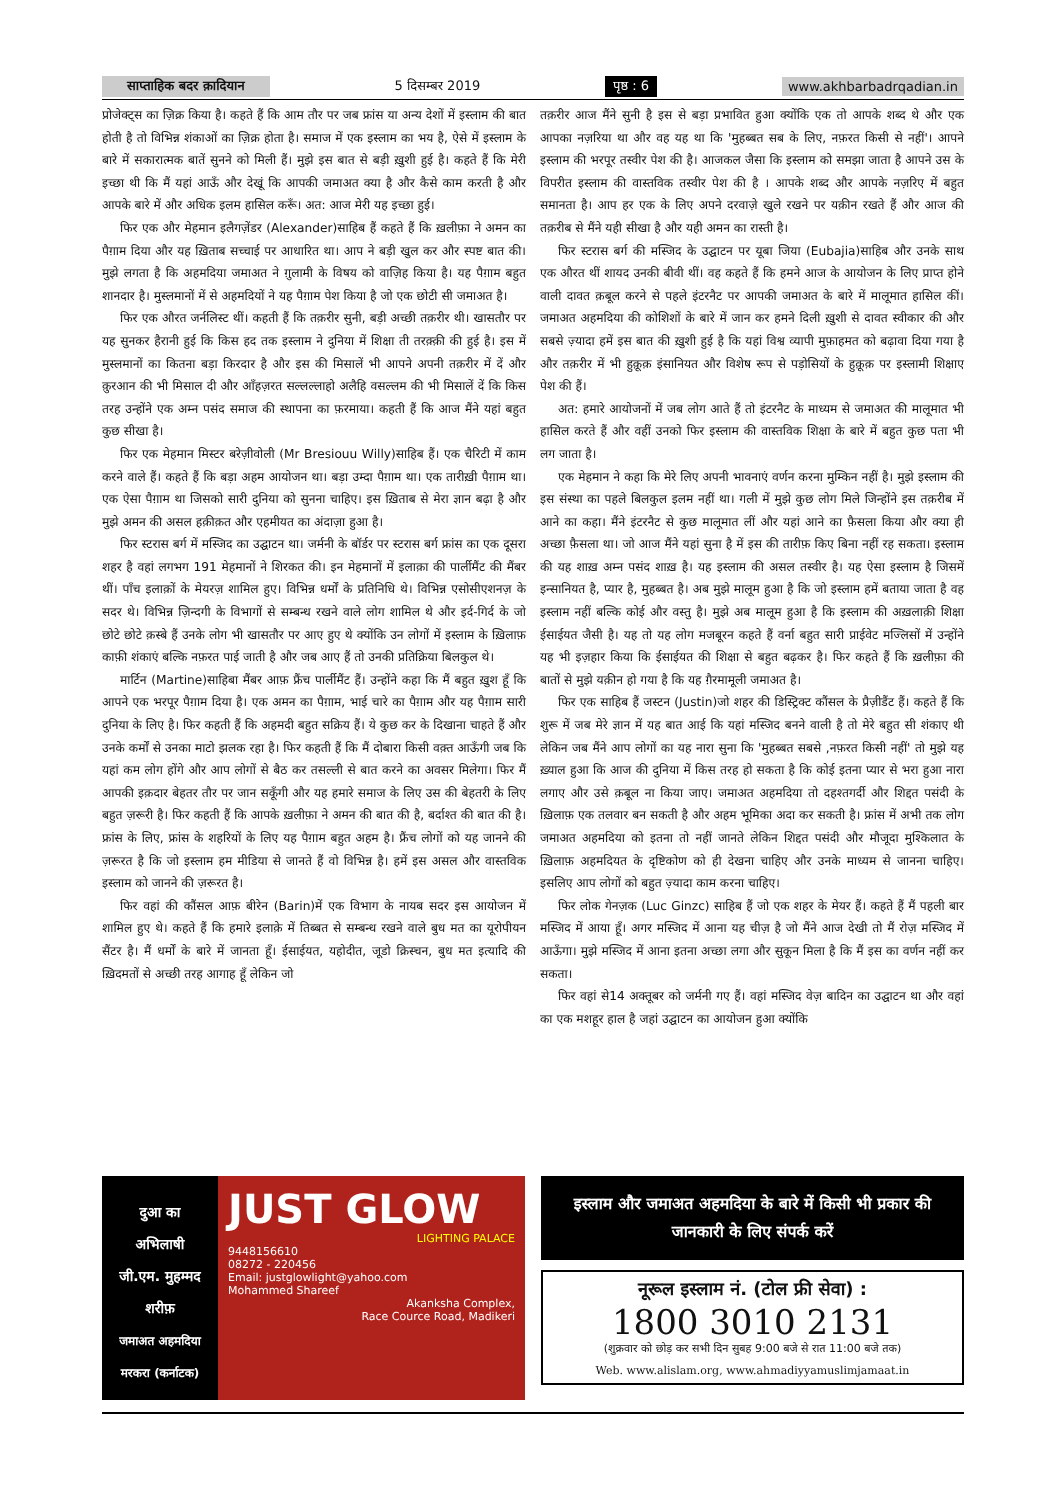साप्ताहिक बदर क़ादियान 5 दिसम्बर 2019 पृष्ठ : 6 www.akhbarbadrqadian.in
प्रोजेक्ट्स का ज़िक्र किया है। कहते हैं कि आम तौर पर जब फ्रांस या अन्य देशों में इस्लाम की बात होती है तो विभिन्न शंकाओं का ज़िक्र होता है। समाज में एक इस्लाम का भय है, ऐसे में इस्लाम के बारे में सकारात्मक बातें सुनने को मिली हैं। मुझे इस बात से बड़ी ख़ुशी हुई है। कहते हैं कि मेरी इच्छा थी कि मैं यहां आऊँ और देखूं कि आपकी जमाअत क्या है और कैसे काम करती है और आपके बारे में और अधिक इलम हासिल करूँ। अत: आज मेरी यह इच्छा हुई।
फिर एक और मेहमान इलैगज़ेंडर (Alexander)साहिब हैं कहते हैं कि ख़लीफ़ा ने अमन का पैग़ाम दिया और यह ख़िताब सच्चाई पर आधारित था। आप ने बड़ी खुल कर और स्पष्ट बात की। मुझे लगता है कि अहमदिया जमाअत ने ग़ुलामी के विषय को वाज़िह किया है। यह पैग़ाम बहुत शानदार है। मुस्लमानों में से अहमदियों ने यह पैग़ाम पेश किया है जो एक छोटी सी जमाअत है।
फिर एक औरत जर्नलिस्ट थीं। कहती हैं कि तक़रीर सुनी, बड़ी अच्छी तक़रीर थी। खासतौर पर यह सुनकर हैरानी हुई कि किस हद तक इस्लाम ने दुनिया में शिक्षा ती तरक़्क़ी की हुई है। इस में मुस्लमानों का कितना बड़ा किरदार है और इस की मिसालें भी आपने अपनी तक़रीर में दें और क़ुरआन की भी मिसाल दी और आँहज़रत सल्लल्लाहो अलैहि वसल्लम की भी मिसालें दें कि किस तरह उन्होंने एक अम्न पसंद समाज की स्थापना का फ़रमाया। कहती हैं कि आज मैंने यहां बहुत कुछ सीखा है।
फिर एक मेहमान मिस्टर बरेज़ीवोली (Mr Bresiouu Willy)साहिब हैं। एक चैरिटी में काम करने वाले हैं। कहते हैं कि बड़ा अहम आयोजन था। बड़ा उम्दा पैग़ाम था। एक तारीख़ी पैग़ाम था। एक ऐसा पैग़ाम था जिसको सारी दुनिया को सुनना चाहिए। इस ख़िताब से मेरा ज्ञान बढ़ा है और मुझे अमन की असल हक़ीक़त और एहमीयत का अंदाज़ा हुआ है।
फिर स्टरास बर्ग में मस्जिद का उद्घाटन था। जर्मनी के बॉर्डर पर स्टरास बर्ग फ्रांस का एक दूसरा शहर है वहां लगभग 191 मेहमानों ने शिरकत की। इन मेहमानों में इलाक़ा की पार्लीमैंट की मैंबर थीं। पाँच इलाक़ों के मेयरज़ शामिल हुए। विभिन्न धर्मों के प्रतिनिधि थे। विभिन्न एसोसीएशनज़ के सदर थे। विभिन्न ज़िन्दगी के विभागों से सम्बन्ध रखने वाले लोग शामिल थे और इर्द-गिर्द के जो छोटे छोटे क़स्बे हैं उनके लोग भी खासतौर पर आए हुए थे क्योंकि उन लोगों में इस्लाम के ख़िलाफ़ काफ़ी शंकाएं बल्कि नफ़रत पाई जाती है और जब आए हैं तो उनकी प्रतिक्रिया बिलकुल थे।
मार्टिन (Martine)साहिबा मैंबर आफ़ फ्रैंच पार्लीमैंट हैं। उन्होंने कहा कि मैं बहुत ख़ुश हूँ कि आपने एक भरपूर पैग़ाम दिया है। एक अमन का पैग़ाम, भाई चारे का पैग़ाम और यह पैग़ाम सारी दुनिया के लिए है। फिर कहती हैं कि अहमदी बहुत सक्रिय हैं। ये कुछ कर के दिखाना चाहते हैं और उनके कर्मों से उनका माटो झलक रहा है। फिर कहती हैं कि मैं दोबारा किसी वक़्त आऊँगी जब कि यहां कम लोग होंगे और आप लोगों से बैठ कर तसल्ली से बात करने का अवसर मिलेगा। फिर मैं आपकी इक़दार बेहतर तौर पर जान सकूँगी और यह हमारे समाज के लिए उस की बेहतरी के लिए बहुत ज़रूरी है। फिर कहती हैं कि आपके ख़लीफ़ा ने अमन की बात की है, बर्दाश्त की बात की है। फ्रांस के लिए, फ्रांस के शहरियों के लिए यह पैग़ाम बहुत अहम है। फ्रैंच लोगों को यह जानने की ज़रूरत है कि जो इस्लाम हम मीडिया से जानते हैं वो विभिन्न है। हमें इस असल और वास्तविक इस्लाम को जानने की ज़रूरत है।
फिर वहां की कौंसल आफ़ बीरेन (Barin)में एक विभाग के नायब सदर इस आयोजन में शामिल हुए थे। कहते हैं कि हमारे इलाक़े में तिब्बत से सम्बन्ध रखने वाले बुध मत का यूरोपीयन सैंटर है। मैं धर्मों के बारे में जानता हूँ। ईसाईयत, यहोदीत, जूडो क्रिस्चन, बुध मत इत्यादि की ख़िदमतों से अच्छी तरह आगाह हूँ लेकिन जो
तक़रीर आज मैंने सुनी है इस से बड़ा प्रभावित हुआ क्योंकि एक तो आपके शब्द थे और एक आपका नज़रिया था और वह यह था कि 'मुहब्बत सब के लिए, नफ़रत किसी से नहीं'। आपने इस्लाम की भरपूर तस्वीर पेश की है। आजकल जैसा कि इस्लाम को समझा जाता है आपने उस के विपरीत इस्लाम की वास्तविक तस्वीर पेश की है । आपके शब्द और आपके नज़रिए में बहुत समानता है। आप हर एक के लिए अपने दरवाज़े खुले रखने पर यक़ीन रखते हैं और आज की तक़रीब से मैंने यही सीखा है और यही अमन का रास्ती है।
फिर स्टरास बर्ग की मस्जिद के उद्घाटन पर यूबा जिया (Eubajia)साहिब और उनके साथ एक औरत थीं शायद उनकी बीवी थीं। वह कहते हैं कि हमने आज के आयोजन के लिए प्राप्त होने वाली दावत क़बूल करने से पहले इंटरनैट पर आपकी जमाअत के बारे में मालूमात हासिल कीं। जमाअत अहमदिया की कोशिशों के बारे में जान कर हमने दिली ख़ुशी से दावत स्वीकार की और सबसे ज़्यादा हमें इस बात की ख़ुशी हुई है कि यहां विश्व व्यापी मुफ़ाहमत को बढ़ावा दिया गया है और तक़रीर में भी हुक़ूक़ इंसानियत और विशेष रूप से पड़ोसियों के हुक़ूक़ पर इस्लामी शिक्षाए पेश की हैं।
अत: हमारे आयोजनों में जब लोग आते हैं तो इंटरनैट के माध्यम से जमाअत की मालूमात भी हासिल करते हैं और वहीं उनको फिर इस्लाम की वास्तविक शिक्षा के बारे में बहुत कुछ पता भी लग जाता है।
एक मेहमान ने कहा कि मेरे लिए अपनी भावनाएं वर्णन करना मुम्किन नहीं है। मुझे इस्लाम की इस संस्था का पहले बिलकुल इलम नहीं था। गली में मुझे कुछ लोग मिले जिन्होंने इस तक़रीब में आने का कहा। मैंने इंटरनैट से कुछ मालूमात लीं और यहां आने का फ़ैसला किया और क्या ही अच्छा फ़ैसला था। जो आज मैंने यहां सुना है में इस की तारीफ़ किए बिना नहीं रह सकता। इस्लाम की यह शाख़ अम्न पसंद शाख़ है। यह इस्लाम की असल तस्वीर है। यह ऐसा इस्लाम है जिसमें इन्सानियत है, प्यार है, मुहब्बत है। अब मुझे मालूम हुआ है कि जो इस्लाम हमें बताया जाता है वह इस्लाम नहीं बल्कि कोई और वस्तु है। मुझे अब मालूम हुआ है कि इस्लाम की अख़लाक़ी शिक्षा ईसाईयत जैसी है। यह तो यह लोग मजबूरन कहते हैं वर्ना बहुत सारी प्राईवेट मज्लिसों में उन्होंने यह भी इज़हार किया कि ईसाईयत की शिक्षा से बहुत बढ़कर है। फिर कहते हैं कि ख़लीफ़ा की बातों से मुझे यक़ीन हो गया है कि यह ग़ैरमामूली जमाअत है।
फिर एक साहिब हैं जस्टन (Justin)जो शहर की डिस्ट्रिक्ट कौंसल के प्रैज़ीडैंट हैं। कहते हैं कि शुरू में जब मेरे ज्ञान में यह बात आई कि यहां मस्जिद बनने वाली है तो मेरे बहुत सी शंकाए थी लेकिन जब मैंने आप लोगों का यह नारा सुना कि 'मुहब्बत सबसे ,नफ़रत किसी नहीं' तो मुझे यह ख़्याल हुआ कि आज की दुनिया में किस तरह हो सकता है कि कोई इतना प्यार से भरा हुआ नारा लगाए और उसे क़बूल ना किया जाए। जमाअत अहमदिया तो दहश्तगर्दी और शिद्दत पसंदी के ख़िलाफ़ एक तलवार बन सकती है और अहम भूमिका अदा कर सकती है। फ्रांस में अभी तक लोग जमाअत अहमदिया को इतना तो नहीं जानते लेकिन शिद्दत पसंदी और मौजूदा मुश्किलात के ख़िलाफ़ अहमदियत के दृष्टिकोण को ही देखना चाहिए और उनके माध्यम से जानना चाहिए। इसलिए आप लोगों को बहुत ज़्यादा काम करना चाहिए।
फिर लोक गेनज़क (Luc Ginzc) साहिब हैं जो एक शहर के मेयर हैं। कहते हैं मैं पहली बार मस्जिद में आया हूँ। अगर मस्जिद में आना यह चीज़ है जो मैंने आज देखी तो मैं रोज़ मस्जिद में आऊँगा। मुझे मस्जिद में आना इतना अच्छा लगा और सुकून मिला है कि मैं इस का वर्णन नहीं कर सकता।
फिर वहां से14 अक्तूबर को जर्मनी गए हैं। वहां मस्जिद वेज़ बादिन का उद्घाटन था और वहां का एक मशहूर हाल है जहां उद्घाटन का आयोजन हुआ क्योंकि
दुआ का
अभिलाषी
जी.एम. मुहम्मद
शरीफ़
जमाअत अहमदिया
मरकरा (कर्नाटक)
JUST GLOW
LIGHTING PALACE
9448156610
08272 - 220456
Email: justglowlight@yahoo.com
Mohammed Shareef
Akanksha Complex,
Race Cource Road, Madikeri
इस्लाम और जमाअत अहमदिया के बारे में किसी भी प्रकार की जानकारी के लिए संपर्क करें
नूरूल इस्लाम नं. (टोल फ्री सेवा) :
1800 3010 2131
(शुक्रवार को छोड़ कर सभी दिन सुबह 9:00 बजे से रात 11:00 बजे तक)
Web. www.alislam.org, www.ahmadiyyamuslimjamaat.in